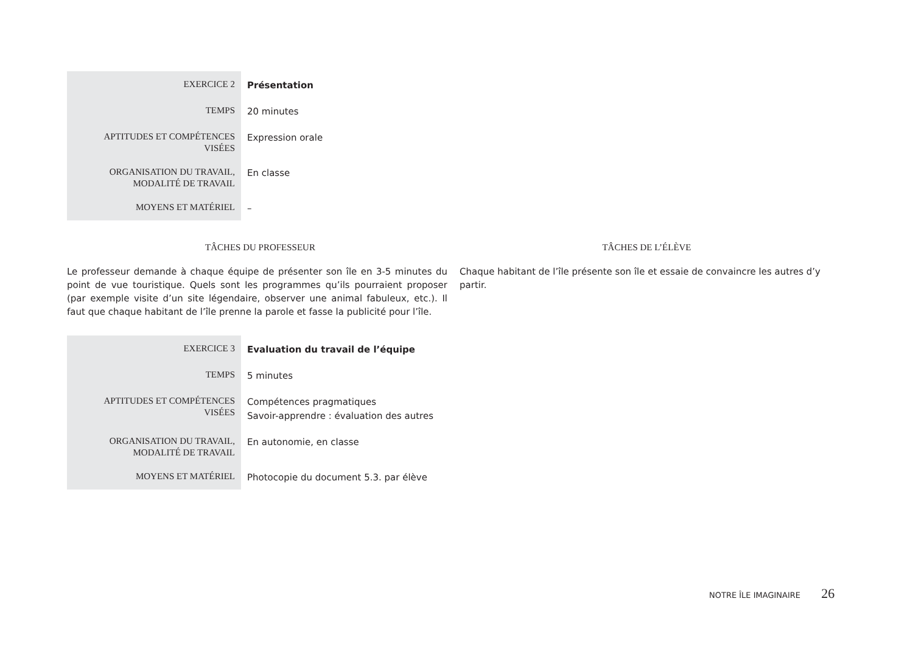| EXERCICE 2 | Présentation |
| TEMPS | 20 minutes |
| APTITUDES ET COMPÉTENCES VISÉES | Expression orale |
| ORGANISATION DU TRAVAIL, MODALITÉ DE TRAVAIL | En classe |
| MOYENS ET MATÉRIEL | – |
TÂCHES DU PROFESSEUR TÂCHES DE L’ÉLÈVE
Le professeur demande à chaque équipe de présenter son île en 3-5 minutes du point de vue touristique. Quels sont les programmes qu’ils pourraient proposer (par exemple visite d’un site légendaire, observer une animal fabuleux, etc.). Il faut que chaque habitant de l’île prenne la parole et fasse la publicité pour l’île.
Chaque habitant de l’île présente son île et essaie de convaincre les autres d’y partir.
| EXERCICE 3 | Evaluation du travail de l’équipe |
| TEMPS | 5 minutes |
| APTITUDES ET COMPÉTENCES VISÉES | Compétences pragmatiques Savoir-apprendre : évaluation des autres |
| ORGANISATION DU TRAVAIL, MODALITÉ DE TRAVAIL | En autonomie, en classe |
| MOYENS ET MATÉRIEL | Photocopie du document 5.3. par élève |
NOTRE ÎLE IMAGINAIRE 26